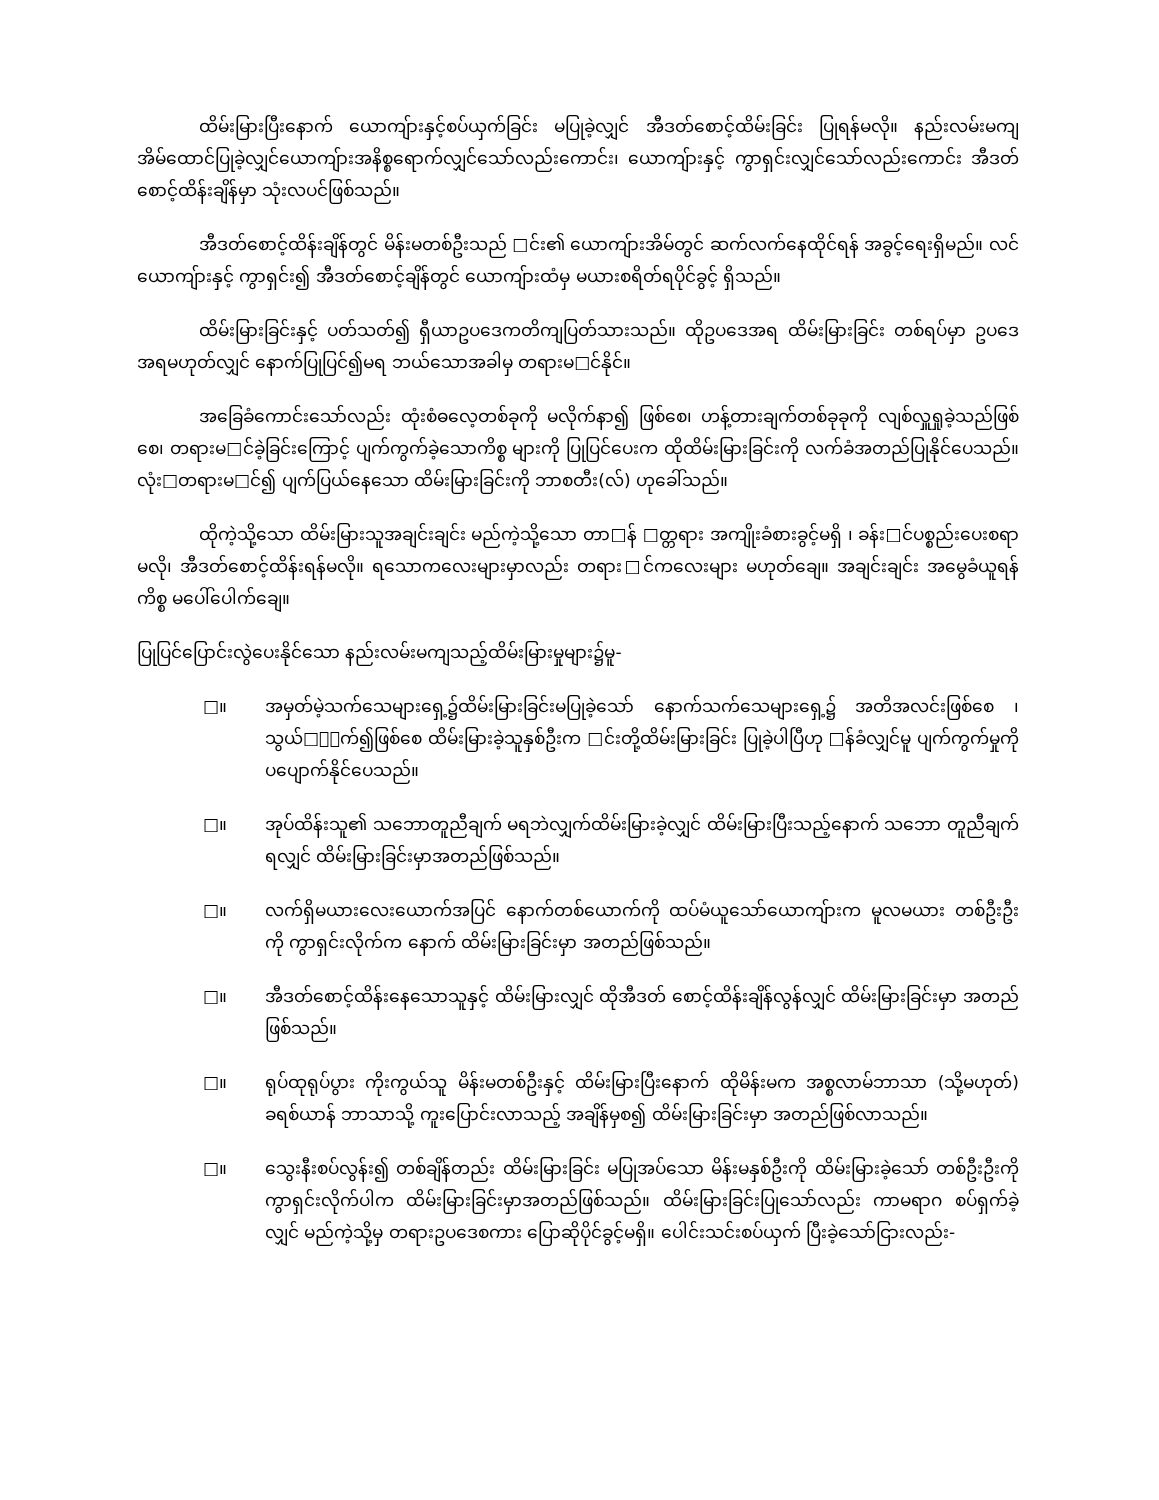ထိမ်းမြားပြီးနောက် ယောကျ်ားနှင့်စပ်ယှက်ခြင်း မပြုခဲ့လျှင် အီဒတ်စောင့်ထိမ်းခြင်း ပြုရန်မလို။ နည်းလမ်းမကျ အိမ်ထောင်ပြုခဲ့လျှင်ယောကျ်ားအနိစ္စရောက်လျှင်သော်လည်းကောင်း၊ ယောကျ်ားနှင့် ကွာရှင်းလျှင်သော်လည်းကောင်း အီဒတ်စောင့်ထိန်းချိန်မှာ သုံးလပင်ဖြစ်သည်။
အီဒတ်စောင့်ထိန်းချိန်တွင် မိန်းမတစ်ဦးသည် □င်း၏ ယောကျ်ားအိမ်တွင် ဆက်လက်နေထိုင်ရန် အခွင့်ရေးရှိမည်။ လင်ယောကျ်ားနှင့် ကွာရှင်း၍ အီဒတ်စောင့်ချိန်တွင် ယောကျ်ားထံမှ မယားစရိတ်ရပိုင်ခွင့် ရှိသည်။
ထိမ်းမြားခြင်းနှင့် ပတ်သတ်၍ ရှီယာဥပဒေကတိကျပြတ်သားသည်။ ထိုဥပဒေအရ ထိမ်းမြားခြင်း တစ်ရပ်မှာ ဥပဒေ အရမဟုတ်လျှင် နောက်ပြုပြင်၍မရ ဘယ်သောအခါမှ တရားမ□င်နိုင်။
အခြေခံကောင်းသော်လည်း ထုံးစံဓလေ့တစ်ခုကို မလိုက်နာ၍ ဖြစ်စေ၊ ဟန့်တားချက်တစ်ခုခုကို လျစ်လှူရှုခဲ့သည်ဖြစ်စေ၊ တရားမ□င်ခဲ့ခြင်းကြောင့် ပျက်ကွက်ခဲ့သောကိစ္စ များကို ပြုပြင်ပေးက ထိုထိမ်းမြားခြင်းကို လက်ခံအတည်ပြုနိုင်ပေသည်။ လုံး□တရားမ□င်၍ ပျက်ပြယ်နေသော ထိမ်းမြားခြင်းကို ဘာစတီး(လ်) ဟုခေါ်သည်။
ထိုကဲ့သို့သော ထိမ်းမြားသူအချင်းချင်း မည်ကဲ့သို့သော တာ□န် □တ္တရား အကျိုးခံစားခွင့်မရှိ ၊ ခန်း□င်ပစ္စည်းပေးစရာမလို၊ အီဒတ်စောင့်ထိန်းရန်မလို။ ရသောကလေးများမှာလည်း တရား□င်ကလေးများ မဟုတ်ချေ။ အချင်းချင်း အမွေခံယူရန် ကိစ္စ မပေါ်ပေါက်ချေ။
ပြုပြင်ပြောင်းလွဲပေးနိုင်သော နည်းလမ်းမကျသည့်ထိမ်းမြားမှုများ၌မူ-
□။ အမှတ်မဲ့သက်သေများရှေ့၌ထိမ်းမြားခြင်းမပြုခဲ့သော် နောက်သက်သေများရှေ့၌ အတိအလင်းဖြစ်စေ ၊သွယ်□ိုက်၍ဖြစ်စေ ထိမ်းမြားခဲ့သူနှစ်ဦးက □င်းတို့ထိမ်းမြားခြင်း ပြုခဲ့ပါပြီဟု □န်ခံလျှင်မူ ပျက်ကွက်မှုကို ပပျောက်နိုင်ပေသည်။
□။ အုပ်ထိန်းသူ၏ သဘောတူညီချက် မရဘဲလျှက်ထိမ်းမြားခဲ့လျှင် ထိမ်းမြားပြီးသည့်နောက် သဘော တူညီချက်ရလျှင် ထိမ်းမြားခြင်းမှာအတည်ဖြစ်သည်။
□။ လက်ရှိမယားလေးယောက်အပြင် နောက်တစ်ယောက်ကို ထပ်မံယူသော်ယောကျ်ားက မူလမယား တစ်ဦးဦးကို ကွာရှင်းလိုက်က နောက် ထိမ်းမြားခြင်းမှာ အတည်ဖြစ်သည်။
□။ အီဒတ်စောင့်ထိန်းနေသောသူနှင့် ထိမ်းမြားလျှင် ထိုအီဒတ် စောင့်ထိန်းချိန်လွန်လျှင် ထိမ်းမြားခြင်းမှာ အတည်ဖြစ်သည်။
□။ ရုပ်ထုရုပ်ပွား ကိုးကွယ်သူ မိန်းမတစ်ဦးနှင့် ထိမ်းမြားပြီးနောက် ထိုမိန်းမက အစ္စလာမ်ဘာသာ (သို့မဟုတ်) ခရစ်ယာန် ဘာသာသို့ ကူးပြောင်းလာသည့် အချိန်မှစ၍ ထိမ်းမြားခြင်းမှာ အတည်ဖြစ်လာသည်။
□။ သွေးနီးစပ်လွန်း၍ တစ်ချိန်တည်း ထိမ်းမြားခြင်း မပြုအပ်သော မိန်းမနှစ်ဦးကို ထိမ်းမြားခဲ့သော် တစ်ဦးဦးကို ကွာရှင်းလိုက်ပါက ထိမ်းမြားခြင်းမှာအတည်ဖြစ်သည်။ ထိမ်းမြားခြင်းပြုသော်လည်း ကာမရာဂ စပ်ရှက်ခဲ့လျှင် မည်ကဲ့သို့မှ တရားဥပဒေစကား ပြောဆိုပိုင်ခွင့်မရှိ။ ပေါင်းသင်းစပ်ယှက် ပြီးခဲ့သော်ငြားလည်း-